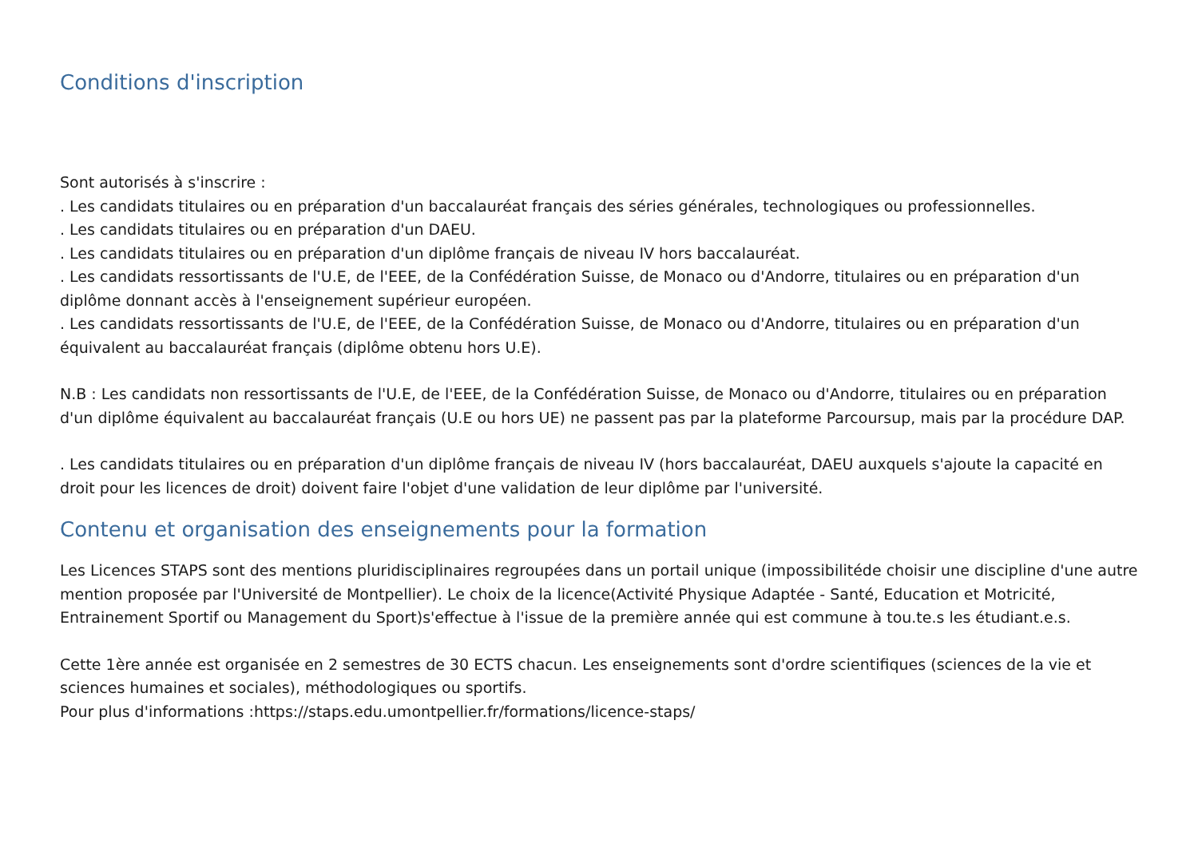Conditions d'inscription
Sont autorisés à s'inscrire :
. Les candidats titulaires ou en préparation d'un baccalauréat français des séries générales, technologiques ou professionnelles.
. Les candidats titulaires ou en préparation d'un DAEU.
. Les candidats titulaires ou en préparation d'un diplôme français de niveau IV hors baccalauréat.
. Les candidats ressortissants de l'U.E, de l'EEE, de la Confédération Suisse, de Monaco ou d'Andorre, titulaires ou en préparation d'un diplôme donnant accès à l'enseignement supérieur européen.
. Les candidats ressortissants de l'U.E, de l'EEE, de la Confédération Suisse, de Monaco ou d'Andorre, titulaires ou en préparation d'un équivalent au baccalauréat français (diplôme obtenu hors U.E).
N.B : Les candidats non ressortissants de l'U.E, de l'EEE, de la Confédération Suisse, de Monaco ou d'Andorre, titulaires ou en préparation d'un diplôme équivalent au baccalauréat français (U.E ou hors UE) ne passent pas par la plateforme Parcoursup, mais par la procédure DAP.
. Les candidats titulaires ou en préparation d'un diplôme français de niveau IV (hors baccalauréat, DAEU auxquels s'ajoute la capacité en droit pour les licences de droit) doivent faire l'objet d'une validation de leur diplôme par l'université.
Contenu et organisation des enseignements pour la formation
Les Licences STAPS sont des mentions pluridisciplinaires regroupées dans un portail unique (impossibilitéde choisir une discipline d'une autre mention proposée par l'Université de Montpellier). Le choix de la licence(Activité Physique Adaptée - Santé, Education et Motricité, Entrainement Sportif ou Management du Sport)s'effectue à l'issue de la première année qui est commune à tou.te.s les étudiant.e.s.
Cette 1ère année est organisée en 2 semestres de 30 ECTS chacun. Les enseignements sont d'ordre scientifiques (sciences de la vie et sciences humaines et sociales), méthodologiques ou sportifs.
Pour plus d'informations :https://staps.edu.umontpellier.fr/formations/licence-staps/